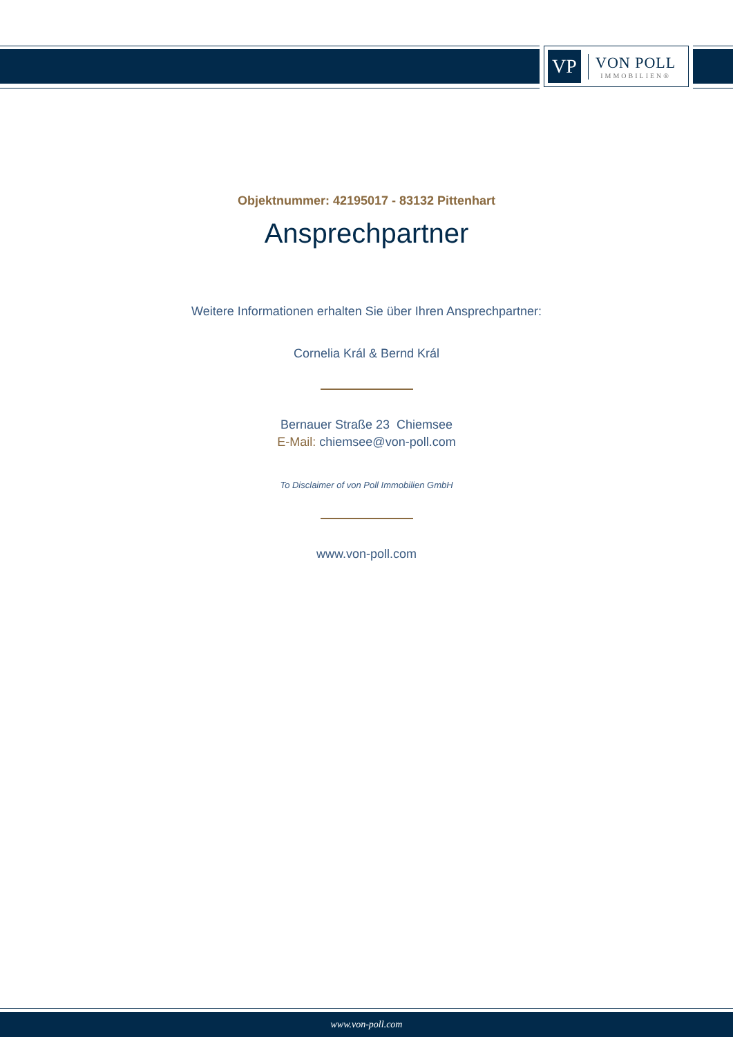VP
VON POLL
IMMOBILIEN®
Objektnummer: 42195017 - 83132 Pittenhart
Ansprechpartner
Weitere Informationen erhalten Sie über Ihren Ansprechpartner:
Cornelia Král & Bernd Král
Bernauer Straße 23 Chiemsee
E-Mail: chiemsee@von-poll.com
To Disclaimer of von Poll Immobilien GmbH
www.von-poll.com
www.von-poll.com